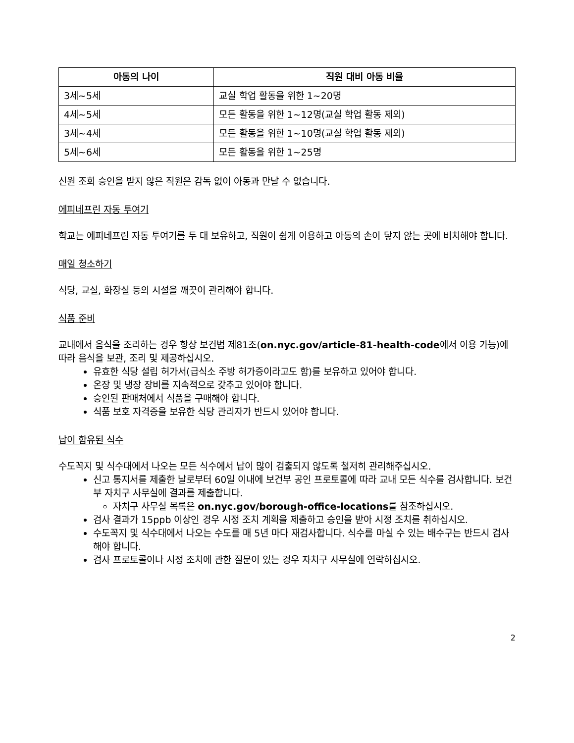| 아동의 나이 | 직원 대비 아동 비율 |
| --- | --- |
| 3세~5세 | 교실 학업 활동을 위한 1~20명 |
| 4세~5세 | 모든 활동을 위한 1~12명(교실 학업 활동 제외) |
| 3세~4세 | 모든 활동을 위한 1~10명(교실 학업 활동 제외) |
| 5세~6세 | 모든 활동을 위한 1~25명 |
신원 조회 승인을 받지 않은 직원은 감독 없이 아동과 만날 수 없습니다.
에피네프린 자동 투여기
학교는 에피네프린 자동 투여기를 두 대 보유하고, 직원이 쉽게 이용하고 아동의 손이 닿지 않는 곳에 비치해야 합니다.
매일 청소하기
식당, 교실, 화장실 등의 시설을 깨끗이 관리해야 합니다.
식품 준비
교내에서 음식을 조리하는 경우 항상 보건법 제81조(on.nyc.gov/article-81-health-code에서 이용 가능)에 따라 음식을 보관, 조리 및 제공하십시오.
유효한 식당 설립 허가서(급식소 주방 허가증이라고도 함)를 보유하고 있어야 합니다.
온장 및 냉장 장비를 지속적으로 갖추고 있어야 합니다.
승인된 판매처에서 식품을 구매해야 합니다.
식품 보호 자격증을 보유한 식당 관리자가 반드시 있어야 합니다.
납이 함유된 식수
수도꼭지 및 식수대에서 나오는 모든 식수에서 납이 많이 검출되지 않도록 철저히 관리해주십시오.
신고 통지서를 제출한 날로부터 60일 이내에 보건부 공인 프로토콜에 따라 교내 모든 식수를 검사합니다. 보건부 자치구 사무실에 결과를 제출합니다.
자치구 사무실 목록은 on.nyc.gov/borough-office-locations를 참조하십시오.
검사 결과가 15ppb 이상인 경우 시정 조치 계획을 제출하고 승인을 받아 시정 조치를 취하십시오.
수도꼭지 및 식수대에서 나오는 수도를 매 5년 마다 재검사합니다. 식수를 마실 수 있는 배수구는 반드시 검사해야 합니다.
검사 프로토콜이나 시정 조치에 관한 질문이 있는 경우 자치구 사무실에 연락하십시오.
2